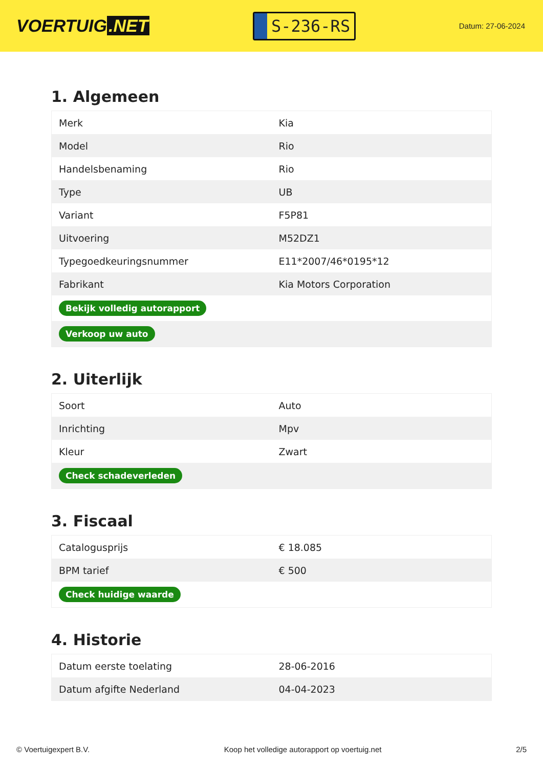VOERTUIG.NET
S-236-RS
Datum: 27-06-2024
1. Algemeen
| Merk | Kia |
| Model | Rio |
| Handelsbenaming | Rio |
| Type | UB |
| Variant | F5P81 |
| Uitvoering | M52DZ1 |
| Typegoedkeuringsnummer | E11*2007/46*0195*12 |
| Fabrikant | Kia Motors Corporation |
| Bekijk volledig autorapport | |
| Verkoop uw auto | |
2. Uiterlijk
| Soort | Auto |
| Inrichting | Mpv |
| Kleur | Zwart |
| Check schadeverleden | |
3. Fiscaal
| Catalogusprijs | € 18.085 |
| BPM tarief | € 500 |
| Check huidige waarde | |
4. Historie
| Datum eerste toelating | 28-06-2016 |
| Datum afgifte Nederland | 04-04-2023 |
© Voertuigexpert B.V. Koop het volledige autorapport op voertuig.net 2/5